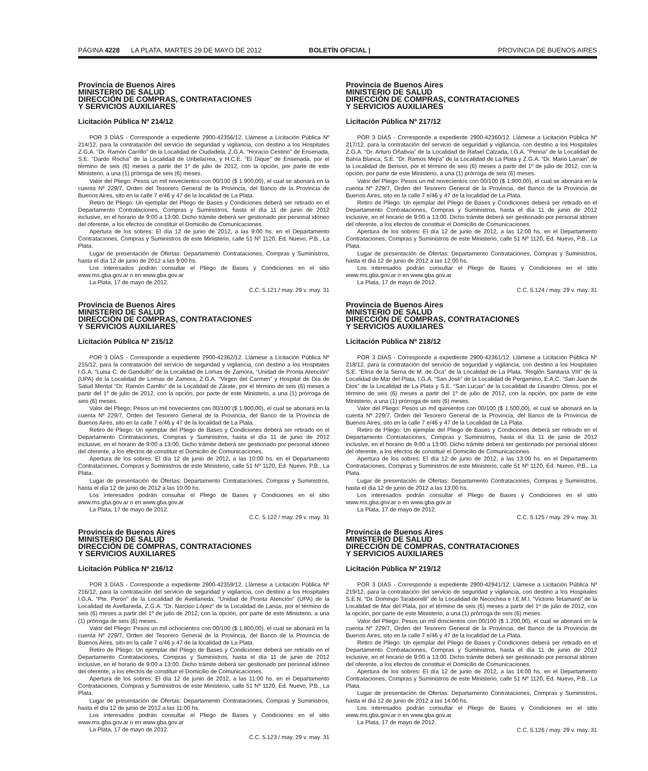PÁGINA 4228 LA PLATA, MARTES 29 DE MAYO DE 2012 BOLETÍN OFICIAL | PROVINCIA DE BUENOS AIRES
Provincia de Buenos Aires
MINISTERIO DE SALUD
DIRECCIÓN DE COMPRAS, CONTRATACIONES
Y SERVICIOS AUXILIARES
Licitación Pública Nº 214/12
POR 3 DÍAS - Corresponde a expediente 2900-42356/12. Llámese a Licitación Pública Nº 214/12, para la contratación del servicio de seguridad y vigilancia, con destino a los Hospitales Z.G.A. “Dr. Ramón Carrillo” de la Localidad de Ciudadela, Z.G.A. “Horacio Cestino” de Ensenada, S.E. “Dardo Rocha” de la Localidad de Uribelarrea, y H.C.E. “El Dique” de Ensenada, por el término de seis (6) meses a partir del 1º de julio de 2012, con la opción, por parte de este Ministerio, a una (1) prórroga de seis (6) meses.
Valor del Pliego: Pesos un mil novecientos con 00/100 ($ 1.900,00), el cual se abonará en la cuenta Nº 229/7, Orden del Tesorero General de la Provincia, del Banco de la Provincia de Buenos Aires, sito en la calle 7 e/46 y 47 de la localidad de La Plata.
Retiro de Pliego: Un ejemplar del Pliego de Bases y Condiciones deberá ser retirado en el Departamento Contrataciones, Compras y Suministros, hasta el día 11 de junio de 2012 inclusive, en el horario de 9:00 a 13:00. Dicho trámite deberá ser gestionado por personal idóneo del oferente, a los efectos de constituir el Domicilio de Comunicaciones.
Apertura de los sobres: El día 12 de junio de 2012, a las 9:00 hs. en el Departamento Contrataciones, Compras y Suministros de este Ministerio, calle 51 Nº 1120, Ed. Nuevo, P.B., La Plata.
Lugar de presentación de Ofertas: Departamento Contrataciones, Compras y Suministros, hasta el día 12 de junio de 2012 a las 9:00 hs.
Los interesados podrán consultar el Pliego de Bases y Condiciones en el sitio www.ms.gba.gov.ar o en www.gba.gov.ar
La Plata, 17 de mayo de 2012.
C.C. 5.121 / may. 29 v. may. 31
Provincia de Buenos Aires
MINISTERIO DE SALUD
DIRECCIÓN DE COMPRAS, CONTRATACIONES
Y SERVICIOS AUXILIARES
Licitación Pública Nº 215/12
POR 3 DÍAS - Corresponde a expediente 2900-42362/12. Llámese a Licitación Pública Nº 215/12, para la contratación del servicio de seguridad y vigilancia, con destino a los Hospitales I.G.A. “Luisa C. de Gandulfo” de la Localidad de Lomas de Zamora, “Unidad de Pronta Atención” (UPA) de la Localidad de Lomas de Zamora, Z.G.A. “Virgen del Carmen” y Hospital de Día de Salud Mental “Dr. Ramón Carrillo” de la Localidad de Zárate, por el término de seis (6) meses a partir del 1º de julio de 2012, con la opción, por parte de este Ministerio, a una (1) prórroga de seis (6) meses.
Valor del Pliego: Pesos un mil novecientos con 00/100 ($ 1.900,00), el cual se abonará en la cuenta Nº 229/7, Orden del Tesorero General de la Provincia, del Banco de la Provincia de Buenos Aires, sito en la calle 7 e/46 y 47 de la localidad de La Plata.
Retiro de Pliego: Un ejemplar del Pliego de Bases y Condiciones deberá ser retirado en el Departamento Contrataciones, Compras y Suministros, hasta el día 11 de junio de 2012 inclusive, en el horario de 9:00 a 13:00. Dicho trámite deberá ser gestionado por personal idóneo del oferente, a los efectos de constituir el Domicilio de Comunicaciones.
Apertura de los sobres: El día 12 de junio de 2012, a las 10:00 hs. en el Departamento Contrataciones, Compras y Suministros de este Ministerio, calle 51 Nº 1120, Ed. Nuevo, P.B., La Plata.
Lugar de presentación de Ofertas: Departamento Contrataciones, Compras y Suministros, hasta el día 12 de junio de 2012 a las 10:00 hs.
Los interesados podrán consultar el Pliego de Bases y Condiciones en el sitio www.ms.gba.gov.ar o en www.gba.gov.ar
La Plata, 17 de mayo de 2012.
C.C. 5.122 / may. 29 v. may. 31
Provincia de Buenos Aires
MINISTERIO DE SALUD
DIRECCIÓN DE COMPRAS, CONTRATACIONES
Y SERVICIOS AUXILIARES
Licitación Pública Nº 216/12
POR 3 DÍAS - Corresponde a expediente 2900-42359/12. Llámese a Licitación Pública Nº 216/12, para la contratación del servicio de seguridad y vigilancia, con destino a los Hospitales I.G.A. “Pte. Perón” de la Localidad de Avellaneda, “Unidad de Pronta Atención” (UPA) de la Localidad de Avellaneda, Z.G.A. “Dr. Narciso López” de la Localidad de Lanús, por el término de seis (6) meses a partir del 1º de julio de 2012, con la opción, por parte de este Ministerio, a una (1) prórroga de seis (6) meses.
Valor del Pliego: Pesos un mil ochocientos con 00/100 ($ 1.800,00), el cual se abonará en la cuenta Nº 229/7, Orden del Tesorero General de la Provincia, del Banco de la Provincia de Buenos Aires, sito en la calle 7 e/46 y 47 de la localidad de La Plata.
Retiro de Pliego: Un ejemplar del Pliego de Bases y Condiciones deberá ser retirado en el Departamento Contrataciones, Compras y Suministros, hasta el día 11 de junio de 2012 inclusive, en el horario de 9:00 a 13:00. Dicho trámite deberá ser gestionado por personal idóneo del oferente, a los efectos de constituir el Domicilio de Comunicaciones.
Apertura de los sobres: El día 12 de junio de 2012, a las 11:00 hs. en el Departamento Contrataciones, Compras y Suministros de este Ministerio, calle 51 Nº 1120, Ed. Nuevo, P.B., La Plata.
Lugar de presentación de Ofertas: Departamento Contrataciones, Compras y Suministros, hasta el día 12 de junio de 2012 a las 11:00 hs.
Los interesados podrán consultar el Pliego de Bases y Condiciones en el sitio www.ms.gba.gov.ar o en www.gba.gov.ar
La Plata, 17 de mayo de 2012.
C.C. 5.123 / may. 29 v. may. 31
Provincia de Buenos Aires
MINISTERIO DE SALUD
DIRECCIÓN DE COMPRAS, CONTRATACIONES
Y SERVICIOS AUXILIARES
Licitación Pública Nº 217/12
POR 3 DÍAS - Corresponde a expediente 2900-42360/12. Llámese a Licitación Pública Nº 217/12, para la contratación del servicio de seguridad y vigilancia, con destino a los Hospitales Z.G.A. “Dr. Arturo Oñativia” de la Localidad de Rafael Calzada, I.G.A. “Penna” de la Localidad de Bahía Blanca, S.E. “Dr. Ramos Mejía” de la Localidad de La Plata y Z.G.A. “Dr. Mario Larrain” de la Localidad de Berisso, por el término de seis (6) meses a partir del 1º de julio de 2012, con la opción, por parte de este Ministerio, a una (1) prórroga de seis (6) meses.
Valor del Pliego: Pesos un mil novecientos con 00/100 ($ 1.900,00), el cual se abonará en la cuenta Nº 229/7, Orden del Tesorero General de la Provincia, del Banco de la Provincia de Buenos Aires, sito en la calle 7 e/46 y 47 de la localidad de La Plata.
Retiro de Pliego: Un ejemplar del Pliego de Bases y Condiciones deberá ser retirado en el Departamento Contrataciones, Compras y Suministros, hasta el día 11 de junio de 2012 inclusive, en el horario de 9:00 a 13:00. Dicho trámite deberá ser gestionado por personal idóneo del oferente, a los efectos de constituir el Domicilio de Comunicaciones.
Apertura de los sobres: El día 12 de junio de 2012, a las 12:00 hs. en el Departamento Contrataciones, Compras y Suministros de este Ministerio, calle 51 Nº 1120, Ed. Nuevo, P.B., La Plata.
Lugar de presentación de Ofertas: Departamento Contrataciones, Compras y Suministros, hasta el día 12 de junio de 2012 a las 12:00 hs.
Los interesados podrán consultar el Pliego de Bases y Condiciones en el sitio www.ms.gba.gov.ar o en www.gba.gov.ar
La Plata, 17 de mayo de 2012.
C.C. 5.124 / may. 29 v. may. 31
Provincia de Buenos Aires
MINISTERIO DE SALUD
DIRECCIÓN DE COMPRAS, CONTRATACIONES
Y SERVICIOS AUXILIARES
Licitación Pública Nº 218/12
POR 3 DÍAS - Corresponde a expediente 2900-42361/12. Llámese a Licitación Pública Nº 218/12, para la contratación del servicio de seguridad y vigilancia, con destino a los Hospitales S.E. “Elina de la Serna de M. de Oca” de la Localidad de La Plata, “Región Sanitaria VIII” de la Localidad de Mar del Plata, I.G.A. “San José” de la Localidad de Pergamino, E.A.C. “San Juan de Dios” de la Localidad de La Plata y S.E. “San Lucas” de la Localidad de Lisandro Olmos, por el término de seis (6) meses a partir del 1º de julio de 2012, con la opción, por parte de este Ministerio, a una (1) prórroga de seis (6) meses.
Valor del Pliego: Pesos un mil quinientos con 00/100 ($ 1.500,00), el cual se abonará en la cuenta Nº 229/7, Orden del Tesorero General de la Provincia, del Banco de la Provincia de Buenos Aires, sito en la calle 7 e/46 y 47 de la Localidad de La Plata.
Retiro de Pliego: Un ejemplar del Pliego de Bases y Condiciones deberá ser retirado en el Departamento Contrataciones, Compras y Suministros, hasta el día 11 de junio de 2012 inclusive, en el horario de 9:00 a 13:00. Dicho trámite deberá ser gestionado por personal idóneo del oferente, a los efectos de constituir el Domicilio de Comunicaciones.
Apertura de los sobres: El día 12 de junio de 2012, a las 13:00 hs. en el Departamento Contrataciones, Compras y Suministros de este Ministerio, calle 51 Nº 1120, Ed. Nuevo, P.B., La Plata.
Lugar de presentación de Ofertas: Departamento Contrataciones, Compras y Suministros, hasta el día 12 de junio de 2012 a las 13:00 hs.
Los interesados podrán consultar el Pliego de Bases y Condiciones en el sitio www.ms.gba.gov.ar o en www.gba.gov.ar
La Plata, 17 de mayo de 2012.
C.C. 5.125 / may. 29 v. may. 31
Provincia de Buenos Aires
MINISTERIO DE SALUD
DIRECCIÓN DE COMPRAS, CONTRATACIONES
Y SERVICIOS AUXILIARES
Licitación Pública Nº 219/12
POR 3 DÍAS - Corresponde a expediente 2900-42941/12. Llámese a Licitación Pública Nº 219/12, para la contratación del servicio de seguridad y vigilancia, con destino a los Hospitales S.E.N. “Dr. Domingo Taraborelli” de la Localidad de Necochea e I.E.M.I. “Victorio Tetamanti” de la Localidad de Mar del Plata, por el término de seis (6) meses a partir del 1º de julio de 2012, con la opción, por parte de este Ministerio, a una (1) prórroga de seis (6) meses.
Valor del Pliego: Pesos un mil doscientos con 00/100 ($ 1.200,00), el cual se abonará en la cuenta Nº 229/7, Orden del Tesorero General de la Provincia, del Banco de la Provincia de Buenos Aires, sito en la calle 7 e/46 y 47 de la localidad de La Plata.
Retiro de Pliego: Un ejemplar del Pliego de Bases y Condiciones deberá ser retirado en el Departamento Contrataciones, Compras y Suministros, hasta el día 11 de junio de 2012 inclusive, en el horario de 9:00 a 13:00. Dicho trámite deberá ser gestionado por personal idóneo del oferente, a los efectos de constituir el Domicilio de Comunicaciones.
Apertura de los sobres: El día 12 de junio de 2012, a las 14:00 hs. en el Departamento Contrataciones, Compras y Suministros de este Ministerio, calle 51 Nº 1120, Ed. Nuevo, P.B., La Plata.
Lugar de presentación de Ofertas: Departamento Contrataciones, Compras y Suministros, hasta el día 12 de junio de 2012 a las 14:00 hs.
Los interesados podrán consultar el Pliego de Bases y Condiciones en el sitio www.ms.gba.gov.ar o en www.gba.gov.ar
La Plata, 17 de mayo de 2012.
C.C. 5.126 / may. 29 v. may. 31